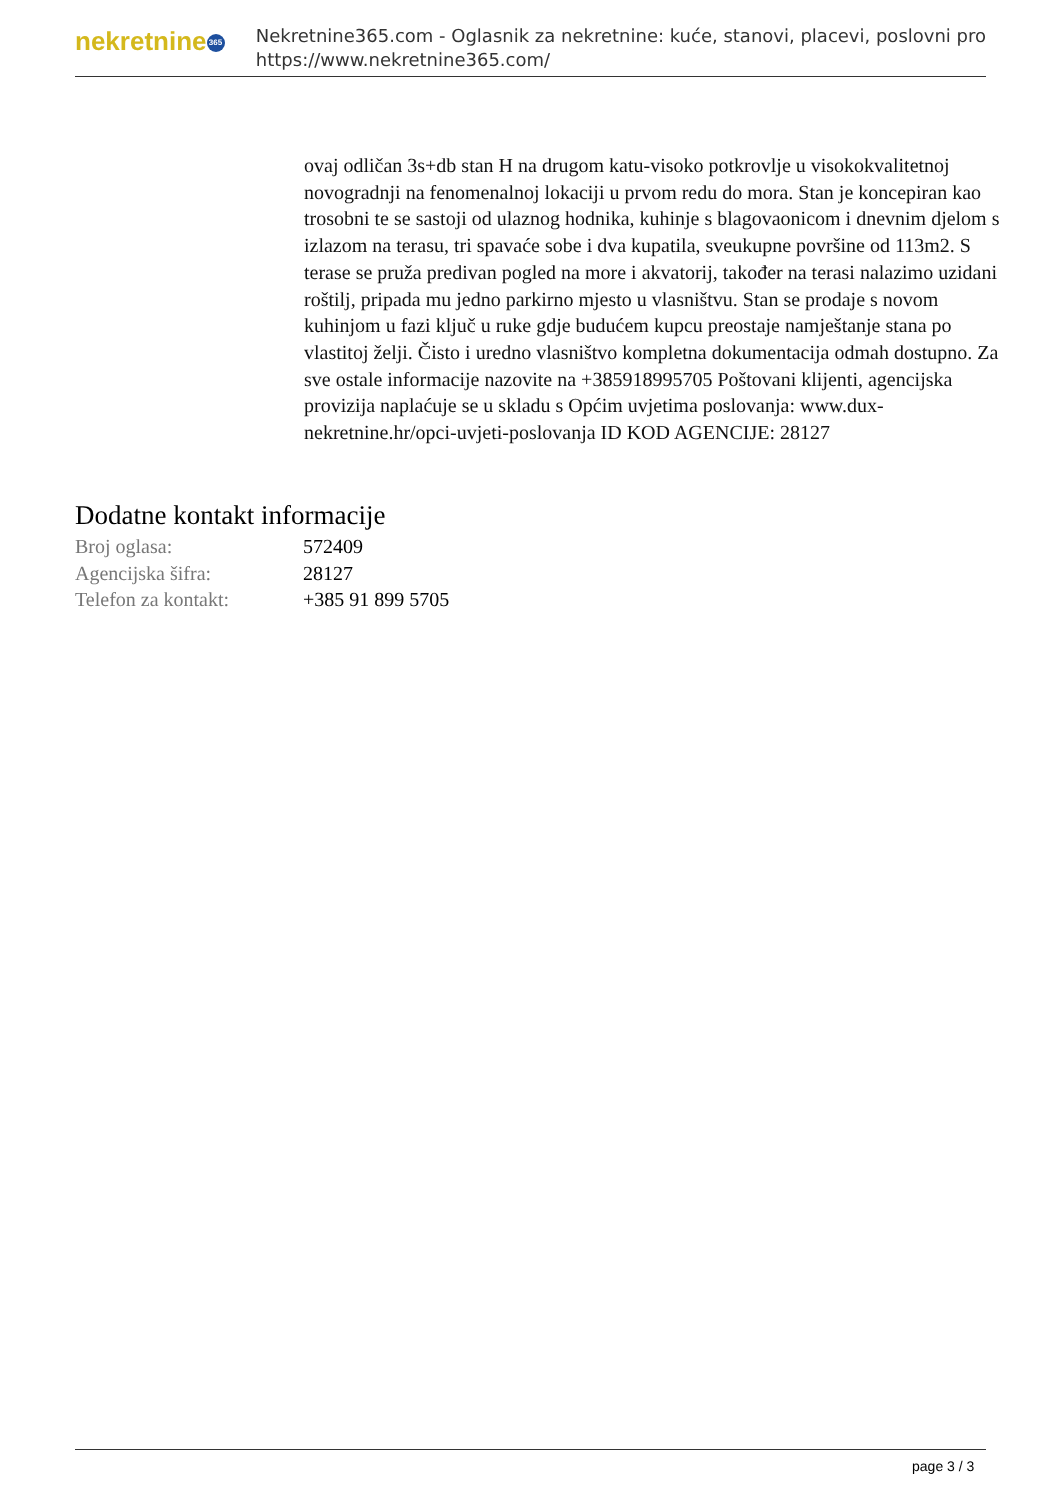nekretnine 365
Nekretnine365.com - Oglasnik za nekretnine: kuće, stanovi, placevi, poslovni pro
https://www.nekretnine365.com/
ovaj odličan 3s+db stan H na drugom katu-visoko potkrovlje u visokokvalitetnoj novogradnji na fenomenalnoj lokaciji u prvom redu do mora. Stan je koncepiran kao trosobni te se sastoji od ulaznog hodnika, kuhinje s blagovaonicom i dnevnim djelom s izlazom na terasu, tri spavaće sobe i dva kupatila, sveukupne površine od 113m2. S terase se pruža predivan pogled na more i akvatorij, također na terasi nalazimo uzidani roštilj, pripada mu jedno parkirno mjesto u vlasništvu. Stan se prodaje s novom kuhinjom u fazi ključ u ruke gdje budućem kupcu preostaje namještanje stana po vlastitoj želji. Čisto i uredno vlasništvo kompletna dokumentacija odmah dostupno. Za sve ostale informacije nazovite na +385918995705 Poštovani klijenti, agencijska provizija naplaćuje se u skladu s Općim uvjetima poslovanja: www.dux-nekretnine.hr/opci-uvjeti-poslovanja ID KOD AGENCIJE: 28127
Dodatne kontakt informacije
| Broj oglasa: | 572409 |
| Agencijska šifra: | 28127 |
| Telefon za kontakt: | +385 91 899 5705 |
page 3 / 3